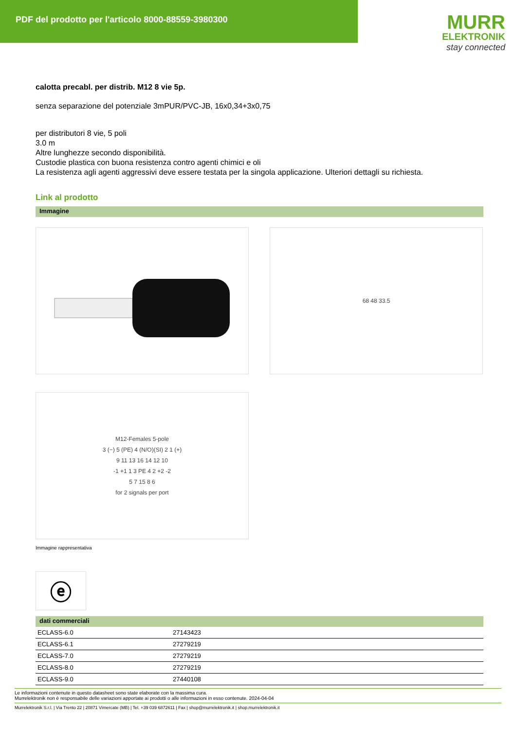PDF del prodotto per l'articolo 8000-88559-3980300
MURR
ELEKTRONIK
stay connected
calotta precabl. per distrib. M12 8 vie 5p.
senza separazione del potenziale 3mPUR/PVC-JB, 16x0,34+3x0,75
per distributori 8 vie, 5 poli
3.0 m
Altre lunghezze secondo disponibilità.
Custodie plastica con buona resistenza contro agenti chimici e oli
La resistenza agli agenti aggressivi deve essere testata per la singola applicazione. Ulteriori dettagli su richiesta.
Link al prodotto
Immagine
68 48 33.5
M12-Females 5-pole
3 (−) 5 (PE) 4 (N/O)(SI) 2 1 (+)
9 11 13 16 14 12 10
-1 +1 1 3 PE 4 2 +2 -2
5 7 15 8 6
for 2 signals per port
Immagine rappresentativa
ⓔ
dati commerciali
| ECLASS-6.0 | 27143423 |
| ECLASS-6.1 | 27279219 |
| ECLASS-7.0 | 27279219 |
| ECLASS-8.0 | 27279219 |
| ECLASS-9.0 | 27440108 |
Le informazioni contenute in questo datasheet sono state elaborate con la massima cura.
Murrelektronik non è responsabile delle variazioni apportate ai prodotti o alle informazioni in esso contenute. 2024-04-04
Murrelektronik S.r.l. | Via Trento 22 | 20871 Vimercate (MB) | Tel. +39 039 6872611 | Fax | shop@murrelektronik.it | shop.murrelektronik.it